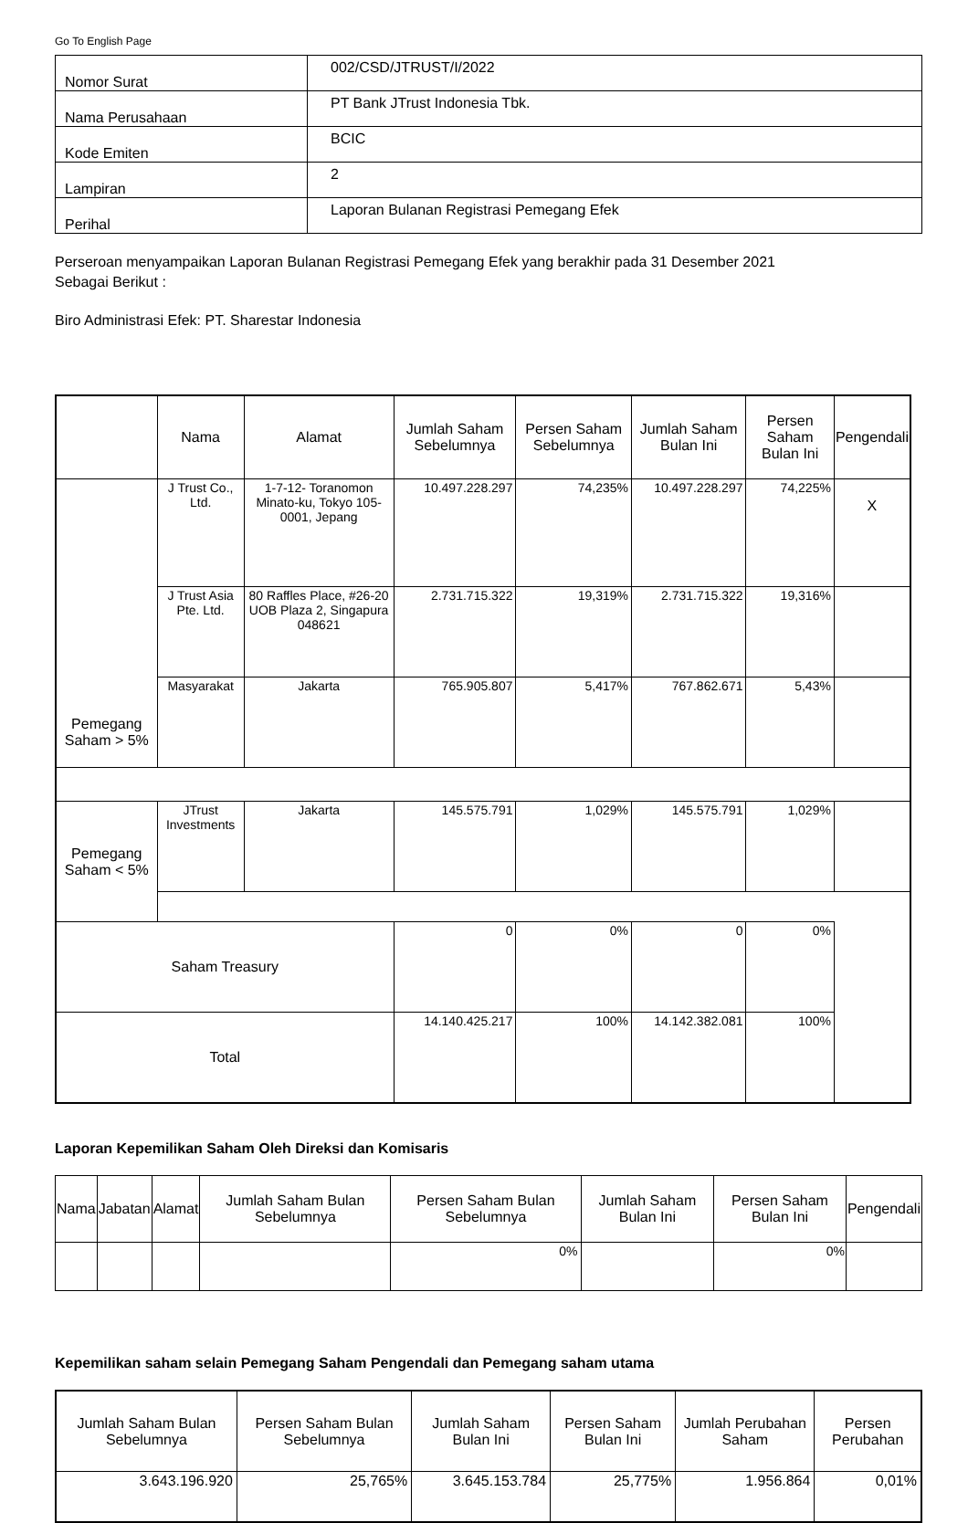Go To English Page
| Nomor Surat | 002/CSD/JTRUST/I/2022 |
| Nama Perusahaan | PT Bank JTrust Indonesia Tbk. |
| Kode Emiten | BCIC |
| Lampiran | 2 |
| Perihal | Laporan Bulanan Registrasi Pemegang Efek |
Perseroan menyampaikan Laporan Bulanan Registrasi Pemegang Efek yang berakhir pada 31 Desember 2021
Sebagai Berikut :
Biro Administrasi Efek: PT. Sharestar Indonesia
| | Nama | Alamat | Jumlah Saham Sebelumnya | Persen Saham Sebelumnya | Jumlah Saham Bulan Ini | Persen Saham Bulan Ini | Pengendali |
| --- | --- | --- | --- | --- | --- | --- | --- |
| Pemegang Saham > 5% | J Trust Co., Ltd. | 1-7-12- Toranomon Minato-ku, Tokyo 105-0001, Jepang | 10.497.228.297 | 74,235% | 10.497.228.297 | 74,225% | X |
| | J Trust Asia Pte. Ltd. | 80 Raffles Place, #26-20 UOB Plaza 2, Singapura 048621 | 2.731.715.322 | 19,319% | 2.731.715.322 | 19,316% | |
| | Masyarakat | Jakarta | 765.905.807 | 5,417% | 767.862.671 | 5,43% | |
| Pemegang Saham < 5% | JTrust Investments | Jakarta | 145.575.791 | 1,029% | 145.575.791 | 1,029% | |
| Saham Treasury | | | 0 | 0% | 0 | 0% | |
| Total | | | 14.140.425.217 | 100% | 14.142.382.081 | 100% | |
Laporan Kepemilikan Saham Oleh Direksi dan Komisaris
| Nama | Jabatan | Alamat | Jumlah Saham Bulan Sebelumnya | Persen Saham Bulan Sebelumnya | Jumlah Saham Bulan Ini | Persen Saham Bulan Ini | Pengendali |
| --- | --- | --- | --- | --- | --- | --- | --- |
| | | | | 0% | | 0% | |
Kepemilikan saham selain Pemegang Saham Pengendali dan Pemegang saham utama
| Jumlah Saham Bulan Sebelumnya | Persen Saham Bulan Sebelumnya | Jumlah Saham Bulan Ini | Persen Saham Bulan Ini | Jumlah Perubahan Saham | Persen Perubahan |
| --- | --- | --- | --- | --- | --- |
| 3.643.196.920 | 25,765% | 3.645.153.784 | 25,775% | 1.956.864 | 0,01% |